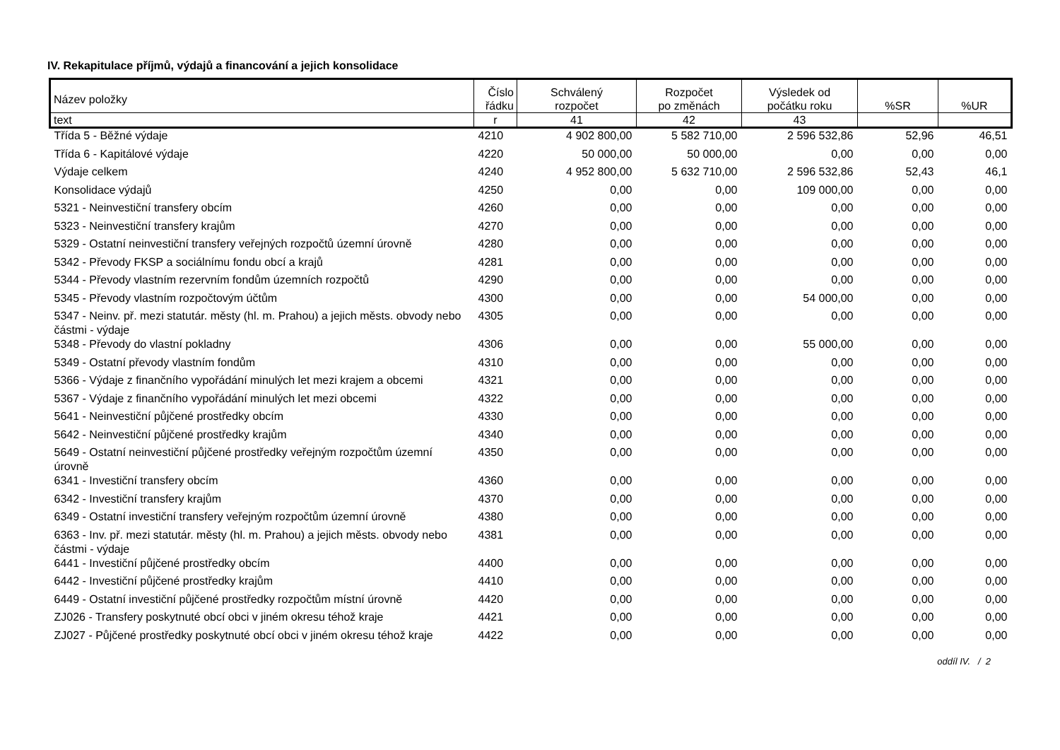IV. Rekapitulace příjmů, výdajů a financování a jejich konsolidace
| Název položky | Číslo řádku | Schválený rozpočet | Rozpočet po změnách | Výsledek od počátku roku | %SR | %UR |
| --- | --- | --- | --- | --- | --- | --- |
| text | r | 41 | 42 | 43 | | |
| Třída 5 - Běžné výdaje | 4210 | 4 902 800,00 | 5 582 710,00 | 2 596 532,86 | 52,96 | 46,51 |
| Třída 6 - Kapitálové výdaje | 4220 | 50 000,00 | 50 000,00 | 0,00 | 0,00 | 0,00 |
| Výdaje celkem | 4240 | 4 952 800,00 | 5 632 710,00 | 2 596 532,86 | 52,43 | 46,1 |
| Konsolidace výdajů | 4250 | 0,00 | 0,00 | 109 000,00 | 0,00 | 0,00 |
| 5321 - Neinvestiční transfery obcím | 4260 | 0,00 | 0,00 | 0,00 | 0,00 | 0,00 |
| 5323 - Neinvestiční transfery krajům | 4270 | 0,00 | 0,00 | 0,00 | 0,00 | 0,00 |
| 5329 - Ostatní neinvestiční transfery veřejných rozpočtů územní úrovně | 4280 | 0,00 | 0,00 | 0,00 | 0,00 | 0,00 |
| 5342 - Převody FKSP a sociálnímu fondu obcí a krajů | 4281 | 0,00 | 0,00 | 0,00 | 0,00 | 0,00 |
| 5344 - Převody vlastním rezervním fondům územních rozpočtů | 4290 | 0,00 | 0,00 | 0,00 | 0,00 | 0,00 |
| 5345 - Převody vlastním rozpočtovým účtům | 4300 | 0,00 | 0,00 | 54 000,00 | 0,00 | 0,00 |
| 5347 - Neinv. př. mezi statutár. městy (hl. m. Prahou) a jejich městs. obvody nebo částmi - výdaje | 4305 | 0,00 | 0,00 | 0,00 | 0,00 | 0,00 |
| 5348 - Převody do vlastní pokladny | 4306 | 0,00 | 0,00 | 55 000,00 | 0,00 | 0,00 |
| 5349 - Ostatní převody vlastním fondům | 4310 | 0,00 | 0,00 | 0,00 | 0,00 | 0,00 |
| 5366 - Výdaje z finančního vypořádání minulých let mezi krajem a obcemi | 4321 | 0,00 | 0,00 | 0,00 | 0,00 | 0,00 |
| 5367 - Výdaje z finančního vypořádání minulých let mezi obcemi | 4322 | 0,00 | 0,00 | 0,00 | 0,00 | 0,00 |
| 5641 - Neinvestiční půjčené prostředky obcím | 4330 | 0,00 | 0,00 | 0,00 | 0,00 | 0,00 |
| 5642 - Neinvestiční půjčené prostředky krajům | 4340 | 0,00 | 0,00 | 0,00 | 0,00 | 0,00 |
| 5649 - Ostatní neinvestiční půjčené prostředky veřejným rozpočtům územní úrovně | 4350 | 0,00 | 0,00 | 0,00 | 0,00 | 0,00 |
| 6341 - Investiční transfery obcím | 4360 | 0,00 | 0,00 | 0,00 | 0,00 | 0,00 |
| 6342 - Investiční transfery krajům | 4370 | 0,00 | 0,00 | 0,00 | 0,00 | 0,00 |
| 6349 - Ostatní investiční transfery veřejným rozpočtům územní úrovně | 4380 | 0,00 | 0,00 | 0,00 | 0,00 | 0,00 |
| 6363 - Inv. př. mezi statutár. městy (hl. m. Prahou) a jejich městs. obvody nebo částmi - výdaje | 4381 | 0,00 | 0,00 | 0,00 | 0,00 | 0,00 |
| 6441 - Investiční půjčené prostředky obcím | 4400 | 0,00 | 0,00 | 0,00 | 0,00 | 0,00 |
| 6442 - Investiční půjčené prostředky krajům | 4410 | 0,00 | 0,00 | 0,00 | 0,00 | 0,00 |
| 6449 - Ostatní investiční půjčené prostředky rozpočtům místní úrovně | 4420 | 0,00 | 0,00 | 0,00 | 0,00 | 0,00 |
| ZJ026 - Transfery poskytnuté obcí obci v jiném okresu téhož kraje | 4421 | 0,00 | 0,00 | 0,00 | 0,00 | 0,00 |
| ZJ027 - Půjčené prostředky poskytnuté obcí obci v jiném okresu téhož kraje | 4422 | 0,00 | 0,00 | 0,00 | 0,00 | 0,00 |
oddíl IV. / 2